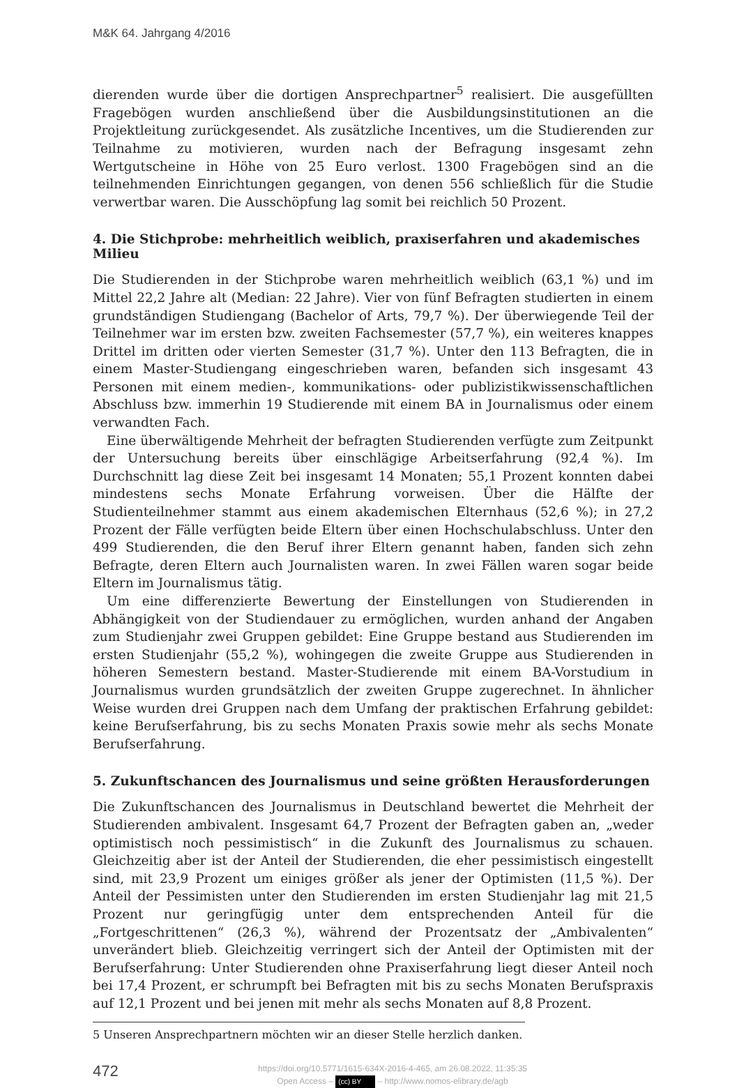M&K 64. Jahrgang 4/2016
dierenden wurde über die dortigen Ansprechpartner<sup>5</sup> realisiert. Die ausgefüllten Fragebögen wurden anschließend über die Ausbildungsinstitutionen an die Projektleitung zurückgesendet. Als zusätzliche Incentives, um die Studierenden zur Teilnahme zu motivieren, wurden nach der Befragung insgesamt zehn Wertgutscheine in Höhe von 25 Euro verlost. 1300 Fragebögen sind an die teilnehmenden Einrichtungen gegangen, von denen 556 schließlich für die Studie verwertbar waren. Die Ausschöpfung lag somit bei reichlich 50 Prozent.
4. Die Stichprobe: mehrheitlich weiblich, praxiserfahren und akademisches Milieu
Die Studierenden in der Stichprobe waren mehrheitlich weiblich (63,1 %) und im Mittel 22,2 Jahre alt (Median: 22 Jahre). Vier von fünf Befragten studierten in einem grundständigen Studiengang (Bachelor of Arts, 79,7 %). Der überwiegende Teil der Teilnehmer war im ersten bzw. zweiten Fachsemester (57,7 %), ein weiteres knappes Drittel im dritten oder vierten Semester (31,7 %). Unter den 113 Befragten, die in einem Master-Studiengang eingeschrieben waren, befanden sich insgesamt 43 Personen mit einem medien-, kommunikations- oder publizistikwissenschaftlichen Abschluss bzw. immerhin 19 Studierende mit einem BA in Journalismus oder einem verwandten Fach.
Eine überwältigende Mehrheit der befragten Studierenden verfügte zum Zeitpunkt der Untersuchung bereits über einschlägige Arbeitserfahrung (92,4 %). Im Durchschnitt lag diese Zeit bei insgesamt 14 Monaten; 55,1 Prozent konnten dabei mindestens sechs Monate Erfahrung vorweisen. Über die Hälfte der Studienteilnehmer stammt aus einem akademischen Elternhaus (52,6 %); in 27,2 Prozent der Fälle verfügten beide Eltern über einen Hochschulabschluss. Unter den 499 Studierenden, die den Beruf ihrer Eltern genannt haben, fanden sich zehn Befragte, deren Eltern auch Journalisten waren. In zwei Fällen waren sogar beide Eltern im Journalismus tätig.
Um eine differenzierte Bewertung der Einstellungen von Studierenden in Abhängigkeit von der Studiendauer zu ermöglichen, wurden anhand der Angaben zum Studienjahr zwei Gruppen gebildet: Eine Gruppe bestand aus Studierenden im ersten Studienjahr (55,2 %), wohingegen die zweite Gruppe aus Studierenden in höheren Semestern bestand. Master-Studierende mit einem BA-Vorstudium in Journalismus wurden grundsätzlich der zweiten Gruppe zugerechnet. In ähnlicher Weise wurden drei Gruppen nach dem Umfang der praktischen Erfahrung gebildet: keine Berufserfahrung, bis zu sechs Monaten Praxis sowie mehr als sechs Monate Berufserfahrung.
5. Zukunftschancen des Journalismus und seine größten Herausforderungen
Die Zukunftschancen des Journalismus in Deutschland bewertet die Mehrheit der Studierenden ambivalent. Insgesamt 64,7 Prozent der Befragten gaben an, „weder optimistisch noch pessimistisch“ in die Zukunft des Journalismus zu schauen. Gleichzeitig aber ist der Anteil der Studierenden, die eher pessimistisch eingestellt sind, mit 23,9 Prozent um einiges größer als jener der Optimisten (11,5 %). Der Anteil der Pessimisten unter den Studierenden im ersten Studienjahr lag mit 21,5 Prozent nur geringfügig unter dem entsprechenden Anteil für die „Fortgeschrittenen“ (26,3 %), während der Prozentsatz der „Ambivalenten“ unverändert blieb. Gleichzeitig verringert sich der Anteil der Optimisten mit der Berufserfahrung: Unter Studierenden ohne Praxiserfahrung liegt dieser Anteil noch bei 17,4 Prozent, er schrumpft bei Befragten mit bis zu sechs Monaten Berufspraxis auf 12,1 Prozent und bei jenen mit mehr als sechs Monaten auf 8,8 Prozent.
5 Unseren Ansprechpartnern möchten wir an dieser Stelle herzlich danken.
472
https://doi.org/10.5771/1615-634X-2016-4-465, am 26.08.2022, 11:35:35
Open Access – (cc) BY – http://www.nomos-elibrary.de/agb